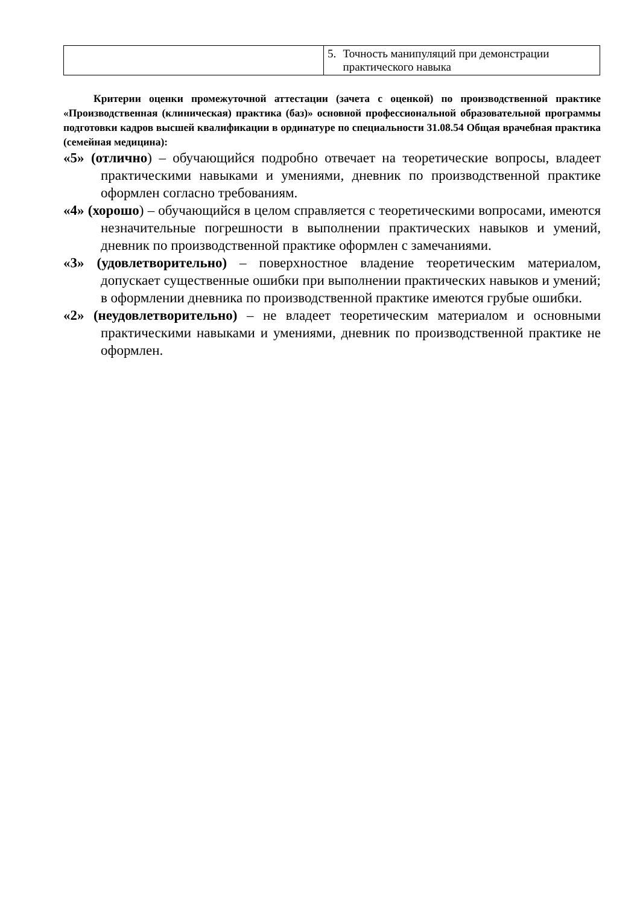| | 5. Точность манипуляций при демонстрации практического навыка |
Критерии оценки промежуточной аттестации (зачета с оценкой) по производственной практике «Производственная (клиническая) практика (баз)» основной профессиональной образовательной программы подготовки кадров высшей квалификации в ординатуре по специальности 31.08.54 Общая врачебная практика (семейная медицина):
«5» (отлично) – обучающийся подробно отвечает на теоретические вопросы, владеет практическими навыками и умениями, дневник по производственной практике оформлен согласно требованиям.
«4» (хорошо) – обучающийся в целом справляется с теоретическими вопросами, имеются незначительные погрешности в выполнении практических навыков и умений, дневник по производственной практике оформлен с замечаниями.
«3» (удовлетворительно) – поверхностное владение теоретическим материалом, допускает существенные ошибки при выполнении практических навыков и умений; в оформлении дневника по производственной практике имеются грубые ошибки.
«2» (неудовлетворительно) – не владеет теоретическим материалом и основными практическими навыками и умениями, дневник по производственной практике не оформлен.